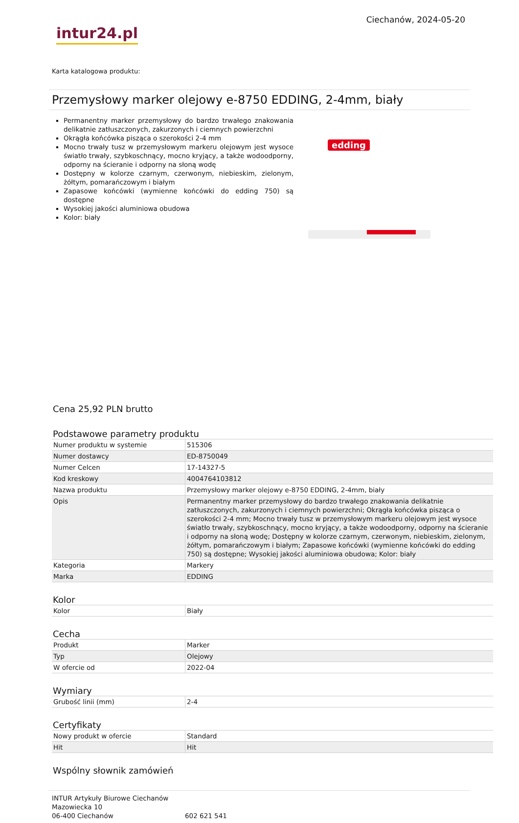intur24.pl
Ciechanów, 2024-05-20
Karta katalogowa produktu:
Przemysłowy marker olejowy e-8750 EDDING, 2-4mm, biały
Permanentny marker przemysłowy do bardzo trwałego znakowania delikatnie zatłuszczonych, zakurzonych i ciemnych powierzchni
Okrągła końcówka pisząca o szerokości 2-4 mm
Mocno trwały tusz w przemysłowym markeru olejowym jest wysoce światło trwały, szybkoschnący, mocno kryjący, a także wodoodporny, odporny na ścieranie i odporny na słoną wodę
Dostępny w kolorze czarnym, czerwonym, niebieskim, zielonym, żółtym, pomarańczowym i białym
Zapasowe końcówki (wymienne końcówki do edding 750) są dostępne
Wysokiej jakości aluminiowa obudowa
Kolor: biały
edding
Cena 25,92 PLN brutto
Podstawowe parametry produktu
| Numer produktu w systemie | 515306 |
| Numer dostawcy | ED-8750049 |
| Numer Celcen | 17-14327-5 |
| Kod kreskowy | 4004764103812 |
| Nazwa produktu | Przemysłowy marker olejowy e-8750 EDDING, 2-4mm, biały |
| Opis | Permanentny marker przemysłowy do bardzo trwałego znakowania delikatnie zatłuszczonych, zakurzonych i ciemnych powierzchni; Okrągła końcówka pisząca o szerokości 2-4 mm; Mocno trwały tusz w przemysłowym markeru olejowym jest wysoce światło trwały, szybkoschnący, mocno kryjący, a także wodoodporny, odporny na ścieranie i odporny na słoną wodę; Dostępny w kolorze czarnym, czerwonym, niebieskim, zielonym, żółtym, pomarańczowym i białym; Zapasowe końcówki (wymienne końcówki do edding 750) są dostępne; Wysokiej jakości aluminiowa obudowa; Kolor: biały |
| Kategoria | Markery |
| Marka | EDDING |
Kolor
| Kolor | Biały |
Cecha
| Produkt | Marker |
| Typ | Olejowy |
| W ofercie od | 2022-04 |
Wymiary
| Grubość linii (mm) | 2-4 |
Certyfikaty
| Nowy produkt w ofercie | Standard |
| Hit | Hit |
Wspólny słownik zamówień
INTUR Artykuły Biurowe Ciechanów
Mazowiecka 10
06-400 Ciechanów
602 621 541